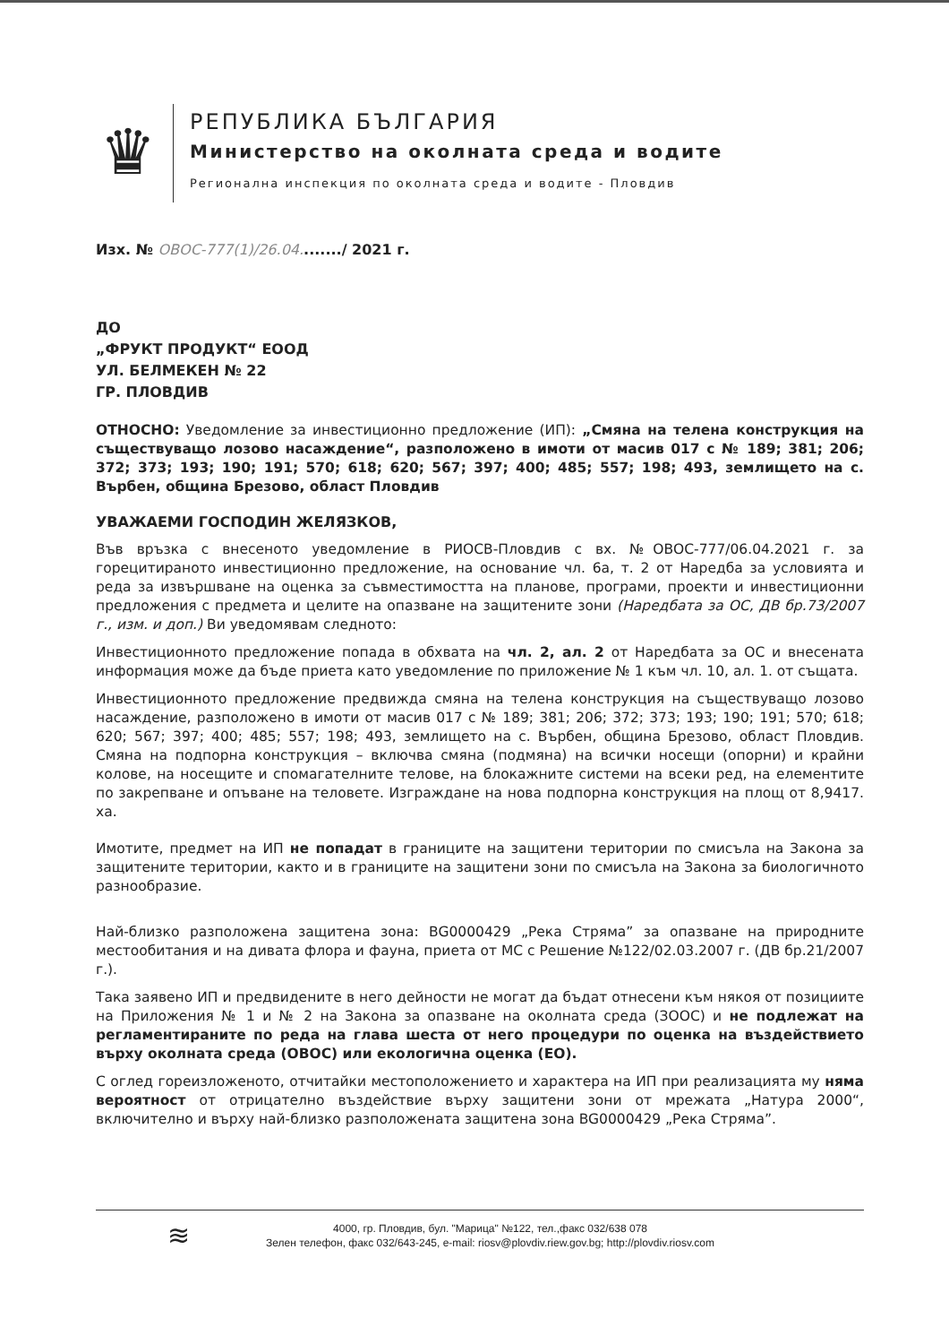♛
РЕПУБЛИКА БЪЛГАРИЯ
Министерство на околната среда и водите
Регионална инспекция по околната среда и водите - Пловдив
Изх. № ОВОС-777(1)/26.04......../ 2021 г.
ДО
„ФРУКТ ПРОДУКТ“ ЕООД
УЛ. БЕЛМЕКЕН № 22
ГР. ПЛОВДИВ
ОТНОСНО: Уведомление за инвестиционно предложение (ИП): „Смяна на телена конструкция на съществуващо лозово насаждение“, разположено в имоти от масив 017 с № 189; 381; 206; 372; 373; 193; 190; 191; 570; 618; 620; 567; 397; 400; 485; 557; 198; 493, землището на с. Върбен, община Брезово, област Пловдив
УВАЖАЕМИ ГОСПОДИН ЖЕЛЯЗКОВ,
Във връзка с внесеното уведомление в РИОСВ-Пловдив с вх. №ОВОС-777/06.04.2021 г. за горецитираното инвестиционно предложение, на основание чл. 6а, т. 2 от Наредба за условията и реда за извършване на оценка за съвместимостта на планове, програми, проекти и инвестиционни предложения с предмета и целите на опазване на защитените зони (Наредбата за ОС, ДВ бр.73/2007 г., изм. и доп.) Ви уведомявам следното:
Инвестиционното предложение попада в обхвата на чл. 2, ал. 2 от Наредбата за ОС и внесената информация може да бъде приета като уведомление по приложение № 1 към чл. 10, ал. 1. от същата.
Инвестиционното предложение предвижда смяна на телена конструкция на съществуващо лозово насаждение, разположено в имоти от масив 017 с № 189; 381; 206; 372; 373; 193; 190; 191; 570; 618; 620; 567; 397; 400; 485; 557; 198; 493, землището на с. Върбен, община Брезово, област Пловдив. Смяна на подпорна конструкция – включва смяна (подмяна) на всички носещи (опорни) и крайни колове, на носещите и спомагателните телове, на блокажните системи на всеки ред, на елементите по закрепване и опъване на теловете. Изграждане на нова подпорна конструкция на площ от 8,9417. ха.
Имотите, предмет на ИП не попадат в границите на защитени територии по смисъла на Закона за защитените територии, както и в границите на защитени зони по смисъла на Закона за биологичното разнообразие.
Най-близко разположена защитена зона: BG0000429 „Река Стряма” за опазване на природните местообитания и на дивата флора и фауна, приета от МС с Решение №122/02.03.2007 г. (ДВ бр.21/2007 г.).
Така заявено ИП и предвидените в него дейности не могат да бъдат отнесени към някоя от позициите на Приложения № 1 и № 2 на Закона за опазване на околната среда (ЗООС) и не подлежат на регламентираните по реда на глава шеста от него процедури по оценка на въздействието върху околната среда (ОВОС) или екологична оценка (ЕО).
С оглед гореизложеното, отчитайки местоположението и характера на ИП при реализацията му няма вероятност от отрицателно въздействие върху защитени зони от мрежата „Натура 2000“, включително и върху най-близко разположената защитена зона BG0000429 „Река Стряма”.
≋
4000, гр. Пловдив, бул. "Марица" №122, тел.,факс 032/638 078
Зелен телефон, факс 032/643-245, e-mail: riosv@plovdiv.riew.gov.bg; http://plovdiv.riosv.com